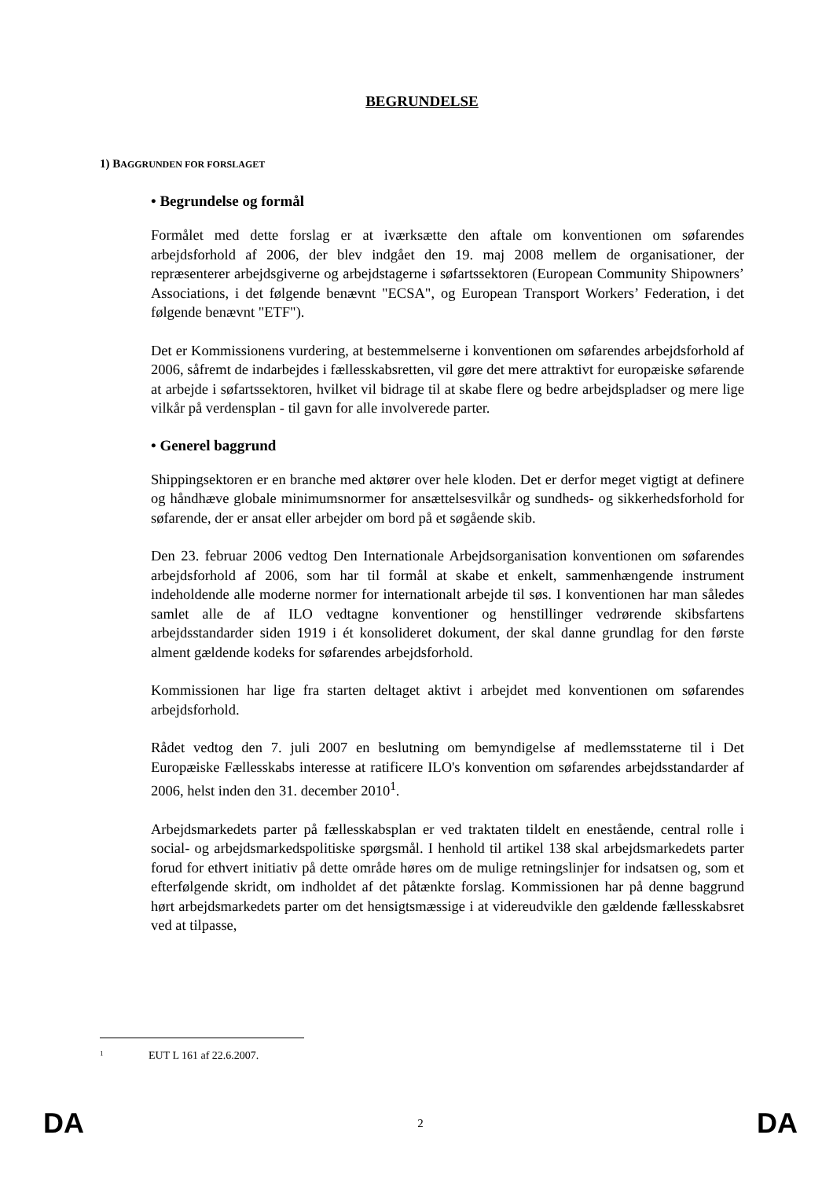BEGRUNDELSE
1) BAGGRUNDEN FOR FORSLAGET
• Begrundelse og formål
Formålet med dette forslag er at iværksætte den aftale om konventionen om søfarendes arbejdsforhold af 2006, der blev indgået den 19. maj 2008 mellem de organisationer, der repræsenterer arbejdsgiverne og arbejdstagerne i søfartssektoren (European Community Shipowners’ Associations, i det følgende benævnt "ECSA", og European Transport Workers’ Federation, i det følgende benævnt "ETF").
Det er Kommissionens vurdering, at bestemmelserne i konventionen om søfarendes arbejdsforhold af 2006, såfremt de indarbejdes i fællesskabsretten, vil gøre det mere attraktivt for europæiske søfarende at arbejde i søfartssektoren, hvilket vil bidrage til at skabe flere og bedre arbejdspladser og mere lige vilkår på verdensplan - til gavn for alle involverede parter.
• Generel baggrund
Shippingsektoren er en branche med aktører over hele kloden. Det er derfor meget vigtigt at definere og håndhæve globale minimumsnormer for ansættelsesvilkår og sundheds- og sikkerhedsforhold for søfarende, der er ansat eller arbejder om bord på et søgående skib.
Den 23. februar 2006 vedtog Den Internationale Arbejdsorganisation konventionen om søfarendes arbejdsforhold af 2006, som har til formål at skabe et enkelt, sammenhængende instrument indeholdende alle moderne normer for internationalt arbejde til søs. I konventionen har man således samlet alle de af ILO vedtagne konventioner og henstillinger vedrørende skibsfartens arbejdsstandarder siden 1919 i ét konsolideret dokument, der skal danne grundlag for den første alment gældende kodeks for søfarendes arbejdsforhold.
Kommissionen har lige fra starten deltaget aktivt i arbejdet med konventionen om søfarendes arbejdsforhold.
Rådet vedtog den 7. juli 2007 en beslutning om bemyndigelse af medlemsstaterne til i Det Europæiske Fællesskabs interesse at ratificere ILO's konvention om søfarendes arbejdsstandarder af 2006, helst inden den 31. december 2010<sup>1</sup>.
Arbejdsmarkedets parter på fællesskabsplan er ved traktaten tildelt en enestående, central rolle i social- og arbejdsmarkedspolitiske spørgsmål. I henhold til artikel 138 skal arbejdsmarkedets parter forud for ethvert initiativ på dette område høres om de mulige retningslinjer for indsatsen og, som et efterfølgende skridt, om indholdet af det påtænkte forslag. Kommissionen har på denne baggrund hørt arbejdsmarkedets parter om det hensigtsmæssige i at videreudvikle den gældende fællesskabsret ved at tilpasse,
1 EUT L 161 af 22.6.2007.
DA 2 DA